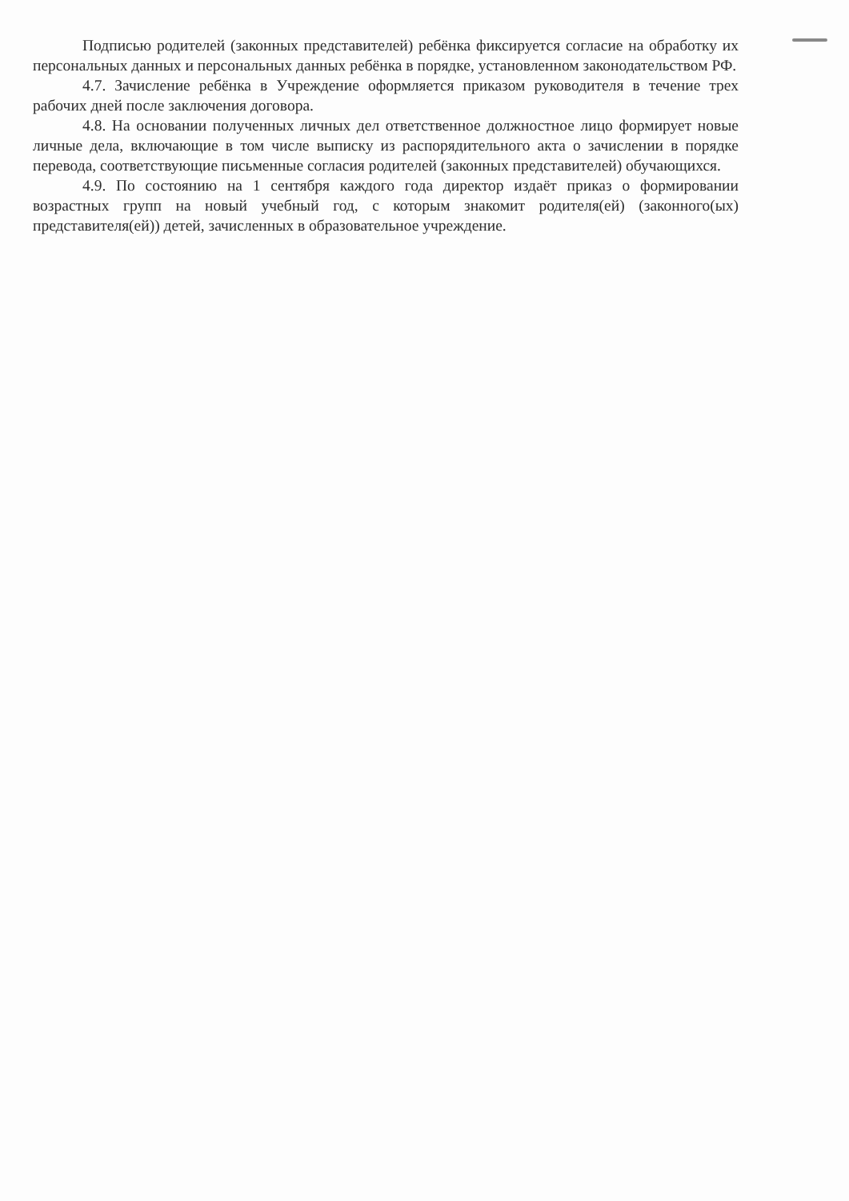Подписью родителей (законных представителей) ребёнка фиксируется согласие на обработку их персональных данных и персональных данных ребёнка в порядке, установленном законодательством РФ.
4.7. Зачисление ребёнка в Учреждение оформляется приказом руководителя в течение трех рабочих дней после заключения договора.
4.8. На основании полученных личных дел ответственное должностное лицо формирует новые личные дела, включающие в том числе выписку из распорядительного акта о зачислении в порядке перевода, соответствующие письменные согласия родителей (законных представителей) обучающихся.
4.9. По состоянию на 1 сентября каждого года директор издаёт приказ о формировании возрастных групп на новый учебный год, с которым знакомит родителя(ей) (законного(ых) представителя(ей)) детей, зачисленных в образовательное учреждение.